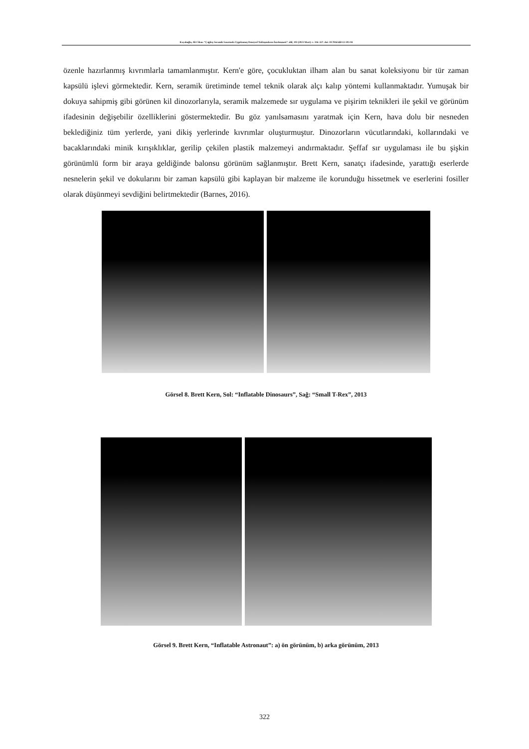Kayalıoğlu, Ali Cihan. “Çağdaş Seramik Sanatında Uygulanmış Deneysel Yaklaşımların İncelenmesi”. idil, 103 (2023 Mart): s. 316–327. doi: 10.7816/idil-12-103-04
özenle hazırlanmış kıvrımlarla tamamlanmıştır. Kern'e göre, çocukluktan ilham alan bu sanat koleksiyonu bir tür zaman kapsülü işlevi görmektedir. Kern, seramik üretiminde temel teknik olarak alçı kalıp yöntemi kullanmaktadır. Yumuşak bir dokuya sahipmiş gibi görünen kil dinozorlarıyla, seramik malzemede sır uygulama ve pişirim teknikleri ile şekil ve görünüm ifadesinin değişebilir özelliklerini göstermektedir. Bu göz yanılsamasını yaratmak için Kern, hava dolu bir nesneden beklediğiniz tüm yerlerde, yani dikiş yerlerinde kıvrımlar oluşturmuştur. Dinozorların vücutlarındaki, kollarındaki ve bacaklarındaki minik kırışıklıklar, gerilip çekilen plastik malzemeyi andırmaktadır. Şeffaf sır uygulaması ile bu şişkin görünümlü form bir araya geldiğinde balonsu görünüm sağlanmıştır. Brett Kern, sanatçı ifadesinde, yarattığı eserlerde nesnelerin şekil ve dokularını bir zaman kapsülü gibi kaplayan bir malzeme ile korunduğu hissetmek ve eserlerini fosiller olarak düşünmeyi sevdiğini belirtmektedir (Barnes, 2016).
Görsel 8. Brett Kern, Sol: “Inflatable Dinosaurs”, Sağ: “Small T-Rex”, 2013
Görsel 9. Brett Kern, “Inflatable Astronaut”: a) ön görünüm, b) arka görünüm, 2013
322